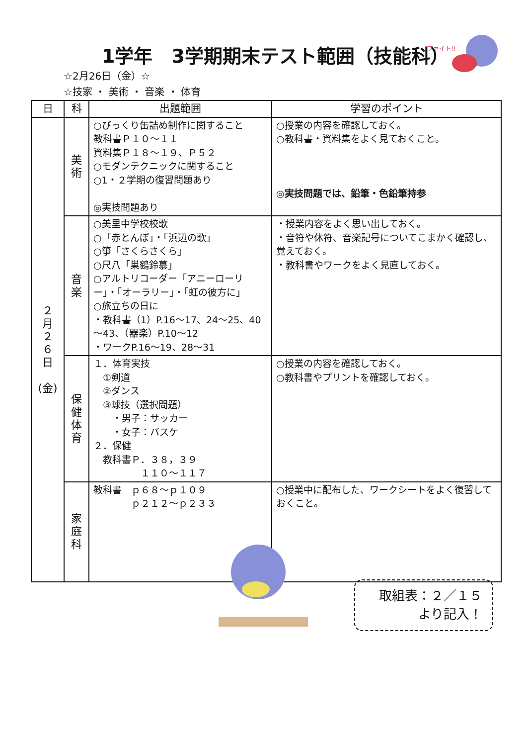ファイト!!
1学年　3学期期末テスト範囲（技能科）
☆2月26日（金）☆
☆技家 ・ 美術 ・ 音楽 ・ 体育
| 日 | 科 | 出題範囲 | 学習のポイント |
| --- | --- | --- | --- |
| ２ 月 ２ ６ 日 (金) | 美 術 | ○びっくり缶詰め制作に関すること 教科書Ｐ１０～１１ 資料集Ｐ１８～１９、Ｐ５２ ○モダンテクニックに関すること ○1・２学期の復習問題あり ◎実技問題あり | ○授業の内容を確認しておく。 ○教科書・資料集をよく見ておくこと。 ◎実技問題では、鉛筆・色鉛筆持参 |
| | 音 楽 | ○美里中学校校歌 ○「赤とんぼ」・「浜辺の歌」 ○箏「さくらさくら」 ○尺八「巣鶴鈴慕」 ○アルトリコーダー「アニーローリー」・「オーラリー」・「虹の彼方に」 ○旅立ちの日に ・教科書（1）P.16～17、24～25、40～43、（器楽）P.10～12 ・ワークP.16～19、28～31 | ・授業内容をよく思い出しておく。 ・音符や休符、音楽記号についてこまかく確認し、覚えておく。 ・教科書やワークをよく見直しておく。 |
| | 保 健 体 育 | １．体育実技 ①剣道 ②ダンス ③球技（選択問題） ・男子：サッカー ・女子：バスケ ２．保健 教科書Ｐ．３８，３９ １１０～１１７ | ○授業の内容を確認しておく。 ○教科書やプリントを確認しておく。 |
| | 家 庭 科 | 教科書 ｐ６８～ｐ１０９ ｐ２１２～ｐ２３３ | ○授業中に配布した、ワークシートをよく復習しておくこと。 |
取組表：２／１５
より記入！